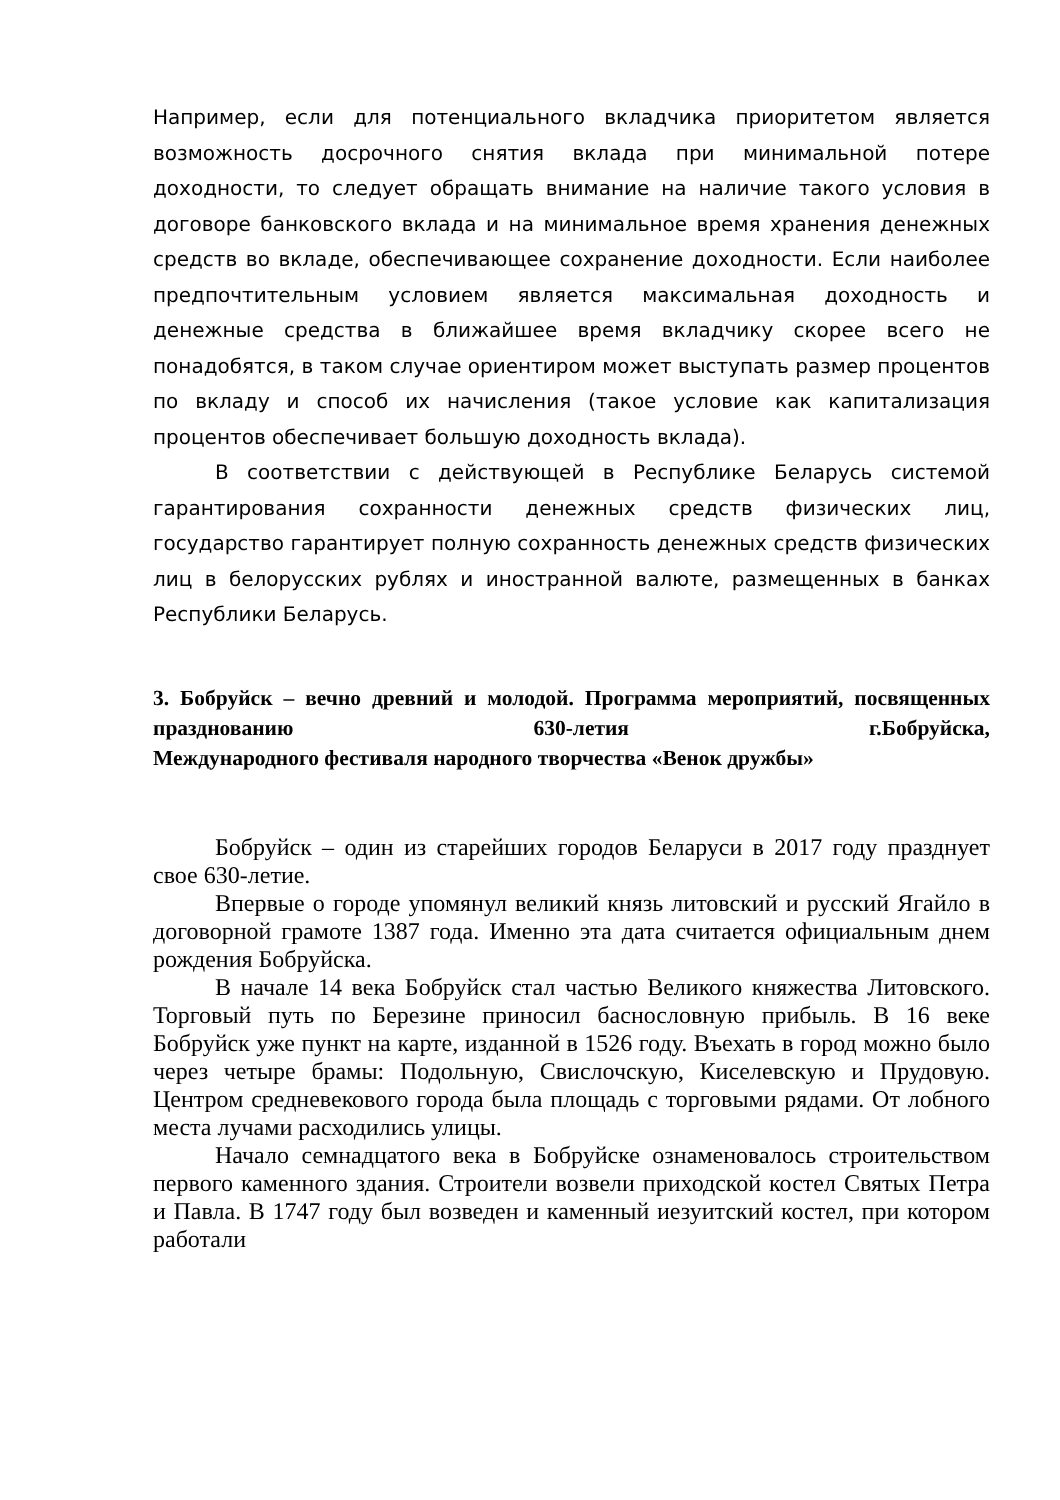Например, если для потенциального вкладчика приоритетом является возможность досрочного снятия вклада при минимальной потере доходности, то следует обращать внимание на наличие такого условия в договоре банковского вклада и на минимальное время хранения денежных средств во вкладе, обеспечивающее сохранение доходности. Если наиболее предпочтительным условием является максимальная доходность и денежные средства в ближайшее время вкладчику скорее всего не понадобятся, в таком случае ориентиром может выступать размер процентов по вкладу и способ их начисления (такое условие как капитализация процентов обеспечивает большую доходность вклада).
В соответствии с действующей в Республике Беларусь системой гарантирования сохранности денежных средств физических лиц, государство гарантирует полную сохранность денежных средств физических лиц в белорусских рублях и иностранной валюте, размещенных в банках Республики Беларусь.
3. Бобруйск – вечно древний и молодой. Программа мероприятий, посвященных праздновани­ю 630-летия г.Бобруйска,
Международного фестиваля народного творчества «Венок дружбы»
Бобруйск – один из старейших городов Беларуси в 2017 году празднует свое 630-летие.
Впервые о городе упомянул великий князь литовский и русский Ягайло в договорной грамоте 1387 года. Именно эта дата считается официальным днем рождения Бобруйска.
В начале 14 века Бобруйск стал частью Великого княжества Литовского. Торговый путь по Березине приносил баснословную прибыль. В 16 веке Бобруйск уже пункт на карте, изданной в 1526 году. Въехать в город можно было через четыре брамы: Подольную, Свислочскую, Киселевскую и Прудовую. Центром средневекового города была площадь с торговыми рядами. От лобного места лучами расходились улицы.
Начало семнадцатого века в Бобруйске ознаменовалось строительством первого каменного здания. Строители возвели приходской костел Святых Петра и Павла. В 1747 году был возведен и каменный иезуитский костел, при котором работали